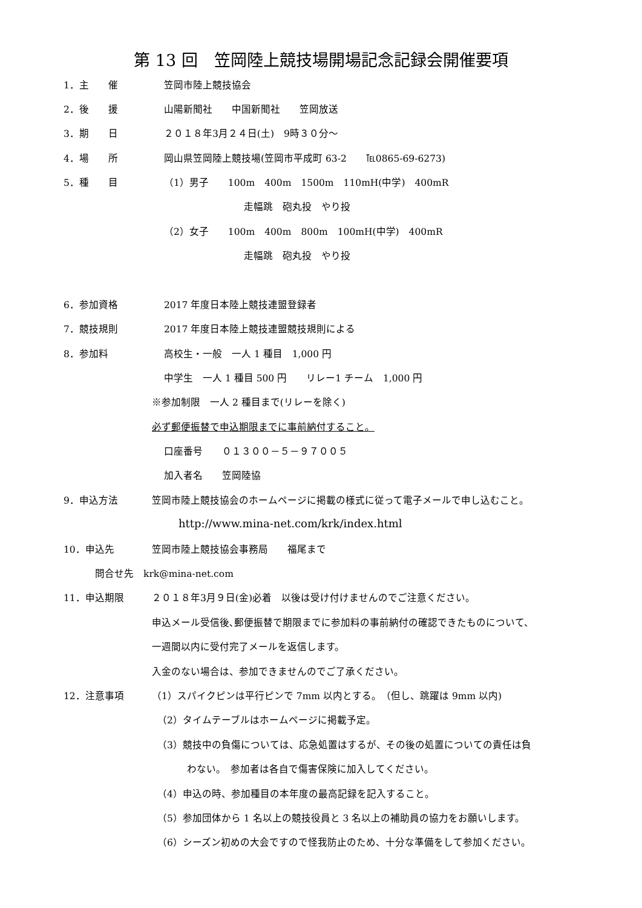第 13 回　笠岡陸上競技場開場記念記録会開催要項
1．主　　催 笠岡市陸上競技協会
2．後　　援 山陽新聞社　　中国新聞社　　笠岡放送
3．期　　日 ２０１８年3月２４日(土)　9時３０分～
4．場　　所 岡山県笠岡陸上競技場(笠岡市平成町 63-2　　℡0865-69-6273)
5．種　　目 （1）男子　　100m　400m　1500m　110mH(中学)　400mR
走幅跳　砲丸投　やり投
（2）女子　　100m　400m　800m　100mH(中学)　400mR
走幅跳　砲丸投　やり投
6．参加資格 2017 年度日本陸上競技連盟登録者
7．競技規則 2017 年度日本陸上競技連盟競技規則による
8．参加料 高校生・一般　一人 1 種目　1,000 円
中学生　一人 1 種目 500 円　　リレー1 チーム　1,000 円
※参加制限　一人 2 種目まで(リレーを除く)
必ず郵便振替で申込期限までに事前納付すること。
口座番号　　０１３００－５－９７００５
加入者名　　笠岡陸協
9．申込方法 笠岡市陸上競技協会のホームページに掲載の様式に従って電子メールで申し込むこと。
http://www.mina-net.com/krk/index.html
10．申込先 笠岡市陸上競技協会事務局　　福尾まで
問合せ先　krk@mina-net.com
11．申込期限 ２０１８年3月９日(金)必着　以後は受け付けませんのでご注意ください。
申込メール受信後､郵便振替で期限までに参加料の事前納付の確認できたものについて、
一週間以内に受付完了メールを返信します。
入金のない場合は、参加できませんのでご了承ください。
12．注意事項 （1）スパイクピンは平行ピンで 7mm 以内とする。　（但し、跳躍は 9mm 以内)
（2）タイムテーブルはホームページに掲載予定。
（3）競技中の負傷については、応急処置はするが、その後の処置についての責任は負
わない。　参加者は各自で傷害保険に加入してください。
（4）申込の時、参加種目の本年度の最高記録を記入すること。
（5）参加団体から 1 名以上の競技役員と 3 名以上の補助員の協力をお願いします。
（6）シーズン初めの大会ですので怪我防止のため、十分な準備をして参加ください。